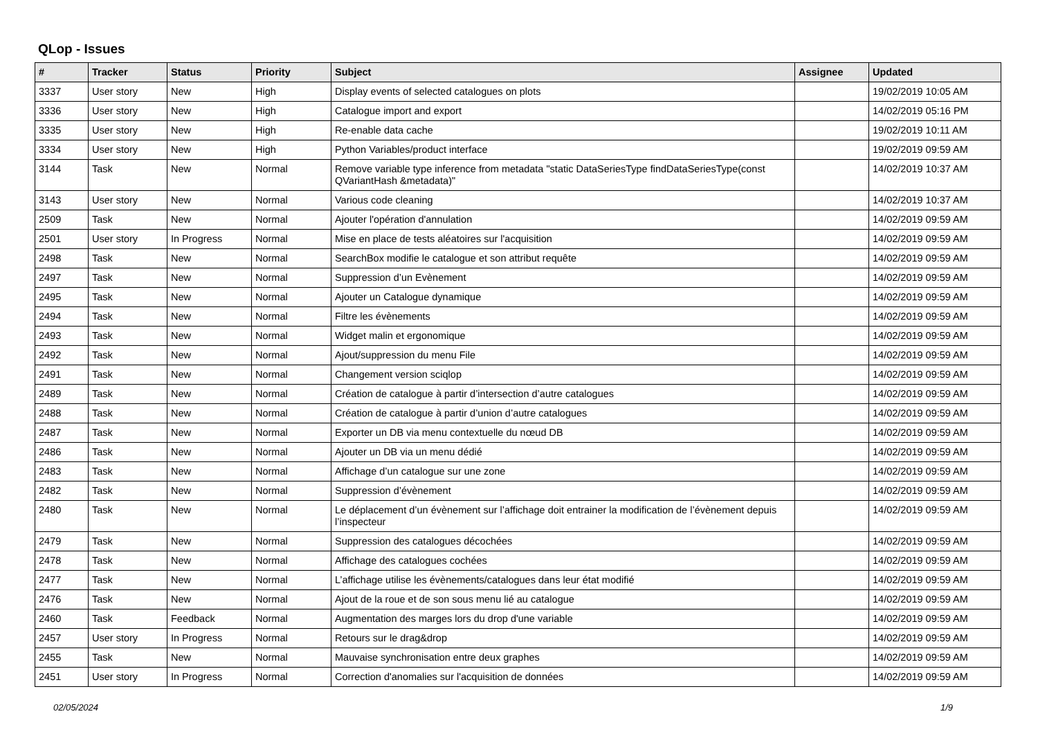QLop - Issues
| # | Tracker | Status | Priority | Subject | Assignee | Updated |
| --- | --- | --- | --- | --- | --- | --- |
| 3337 | User story | New | High | Display events of selected catalogues on plots | | 19/02/2019 10:05 AM |
| 3336 | User story | New | High | Catalogue import and export | | 14/02/2019 05:16 PM |
| 3335 | User story | New | High | Re-enable data cache | | 19/02/2019 10:11 AM |
| 3334 | User story | New | High | Python Variables/product interface | | 19/02/2019 09:59 AM |
| 3144 | Task | New | Normal | Remove variable type inference from metadata "static DataSeriesType findDataSeriesType(const QVariantHash &metadata)" | | 14/02/2019 10:37 AM |
| 3143 | User story | New | Normal | Various code cleaning | | 14/02/2019 10:37 AM |
| 2509 | Task | New | Normal | Ajouter l'opération d'annulation | | 14/02/2019 09:59 AM |
| 2501 | User story | In Progress | Normal | Mise en place de tests aléatoires sur l'acquisition | | 14/02/2019 09:59 AM |
| 2498 | Task | New | Normal | SearchBox modifie le catalogue et son attribut requête | | 14/02/2019 09:59 AM |
| 2497 | Task | New | Normal | Suppression d’un Evènement | | 14/02/2019 09:59 AM |
| 2495 | Task | New | Normal | Ajouter un Catalogue dynamique | | 14/02/2019 09:59 AM |
| 2494 | Task | New | Normal | Filtre les évènements | | 14/02/2019 09:59 AM |
| 2493 | Task | New | Normal | Widget malin et ergonomique | | 14/02/2019 09:59 AM |
| 2492 | Task | New | Normal | Ajout/suppression du menu File | | 14/02/2019 09:59 AM |
| 2491 | Task | New | Normal | Changement version sciqlop | | 14/02/2019 09:59 AM |
| 2489 | Task | New | Normal | Création de catalogue à partir d’intersection d’autre catalogues | | 14/02/2019 09:59 AM |
| 2488 | Task | New | Normal | Création de catalogue à partir d’union d’autre catalogues | | 14/02/2019 09:59 AM |
| 2487 | Task | New | Normal | Exporter un DB via menu contextuelle du nœud DB | | 14/02/2019 09:59 AM |
| 2486 | Task | New | Normal | Ajouter un DB via un menu dédié | | 14/02/2019 09:59 AM |
| 2483 | Task | New | Normal | Affichage d’un catalogue sur une zone | | 14/02/2019 09:59 AM |
| 2482 | Task | New | Normal | Suppression d’évènement | | 14/02/2019 09:59 AM |
| 2480 | Task | New | Normal | Le déplacement d’un évènement sur l’affichage doit entrainer la modification de l’évènement depuis l’inspecteur | | 14/02/2019 09:59 AM |
| 2479 | Task | New | Normal | Suppression des catalogues décochées | | 14/02/2019 09:59 AM |
| 2478 | Task | New | Normal | Affichage des catalogues cochées | | 14/02/2019 09:59 AM |
| 2477 | Task | New | Normal | L’affichage utilise les évènements/catalogues dans leur état modifié | | 14/02/2019 09:59 AM |
| 2476 | Task | New | Normal | Ajout de la roue et de son sous menu lié au catalogue | | 14/02/2019 09:59 AM |
| 2460 | Task | Feedback | Normal | Augmentation des marges lors du drop d'une variable | | 14/02/2019 09:59 AM |
| 2457 | User story | In Progress | Normal | Retours sur le drag&drop | | 14/02/2019 09:59 AM |
| 2455 | Task | New | Normal | Mauvaise synchronisation entre deux graphes | | 14/02/2019 09:59 AM |
| 2451 | User story | In Progress | Normal | Correction d'anomalies sur l'acquisition de données | | 14/02/2019 09:59 AM |
02/05/2024 1/9